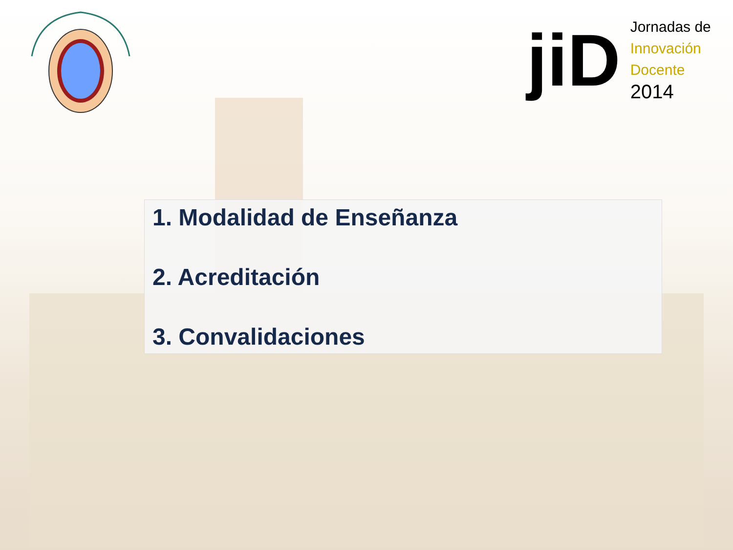jiD
Jornadas de
Innovación
Docente
2014
1. Modalidad de Enseñanza
2. Acreditación
3. Convalidaciones